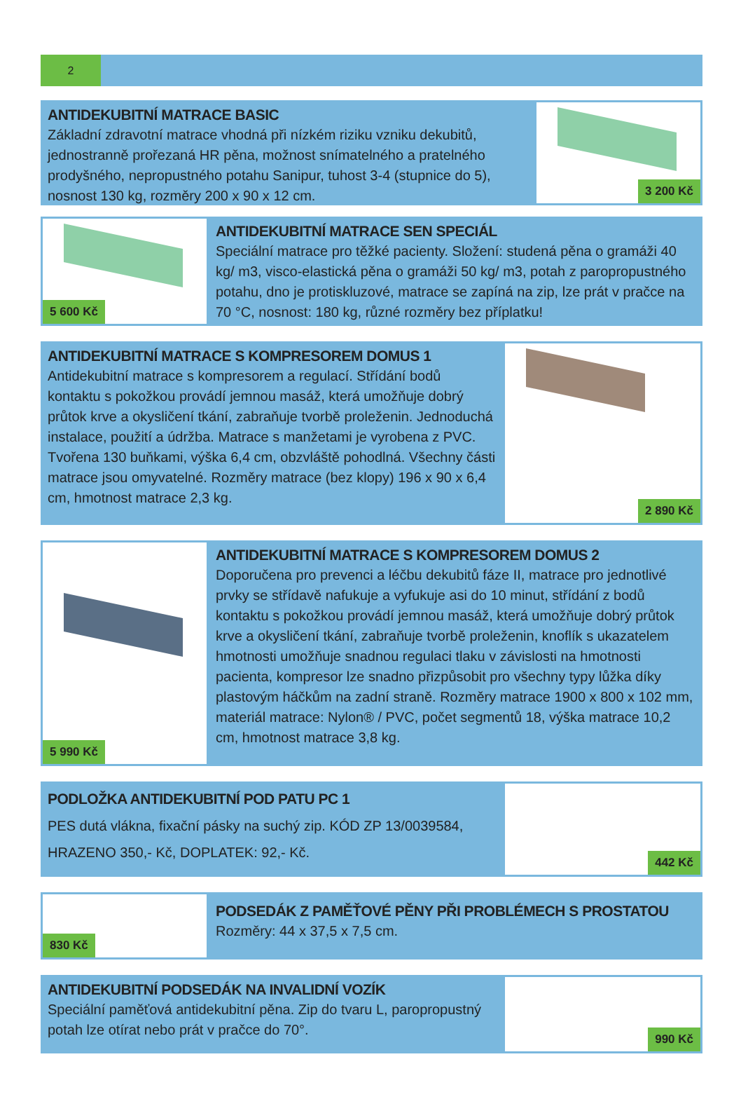2
ANTIDEKUBITNÍ MATRACE BASIC
Základní zdravotní matrace vhodná při nízkém riziku vzniku dekubitů, jednostranně prořezaná HR pěna, možnost snímatelného a pratelného prodyšného, nepropustného potahu Sanipur, tuhost 3-4 (stupnice do 5), nosnost 130 kg, rozměry 200 x 90 x 12 cm.
3 200 Kč
5 600 Kč
ANTIDEKUBITNÍ MATRACE SEN SPECIÁL
Speciální matrace pro těžké pacienty. Složení: studená pěna o gramáži 40 kg/ m3, visco-elastická pěna o gramáži 50 kg/ m3, potah z paropropustného potahu, dno je protiskluzové, matrace se zapíná na zip, lze prát v pračce na 70 °C, nosnost: 180 kg, různé rozměry bez příplatku!
ANTIDEKUBITNÍ MATRACE S KOMPRESOREM DOMUS 1
Antidekubitní matrace s kompresorem a regulací. Střídání bodů kontaktu s pokožkou provádí jemnou masáž, která umožňuje dobrý průtok krve a okysličení tkání, zabraňuje tvorbě proleženin. Jednoduchá instalace, použití a údržba. Matrace s manžetami je vyrobena z PVC. Tvořena 130 buňkami, výška 6,4 cm, obzvláště pohodlná. Všechny části matrace jsou omyvatelné. Rozměry matrace (bez klopy) 196 x 90 x 6,4 cm, hmotnost matrace 2,3 kg.
2 890 Kč
5 990 Kč
ANTIDEKUBITNÍ MATRACE S KOMPRESOREM DOMUS 2
Doporučena pro prevenci a léčbu dekubitů fáze II, matrace pro jednotlivé prvky se střídavě nafukuje a vyfukuje asi do 10 minut, střídání z bodů kontaktu s pokožkou provádí jemnou masáž, která umožňuje dobrý průtok krve a okysličení tkání, zabraňuje tvorbě proleženin, knoflík s ukazatelem hmotnosti umožňuje snadnou regulaci tlaku v závislosti na hmotnosti pacienta, kompresor lze snadno přizpůsobit pro všechny typy lůžka díky plastovým háčkům na zadní straně. Rozměry matrace 1900 x 800 x 102 mm, materiál matrace: Nylon® / PVC, počet segmentů 18, výška matrace 10,2 cm, hmotnost matrace 3,8 kg.
PODLOŽKA ANTIDEKUBITNÍ POD PATU PC 1
PES dutá vlákna, fixační pásky na suchý zip. KÓD ZP 13/0039584, HRAZENO 350,- Kč, DOPLATEK: 92,- Kč.
442 Kč
830 Kč
PODSEDÁK Z PAMĚŤOVÉ PĚNY PŘI PROBLÉMECH S PROSTATOU
Rozměry: 44 x 37,5 x 7,5 cm.
ANTIDEKUBITNÍ PODSEDÁK NA INVALIDNÍ VOZÍK
Speciální paměťová antidekubitní pěna. Zip do tvaru L, paropropustný potah lze otírat nebo prát v pračce do 70°.
990 Kč